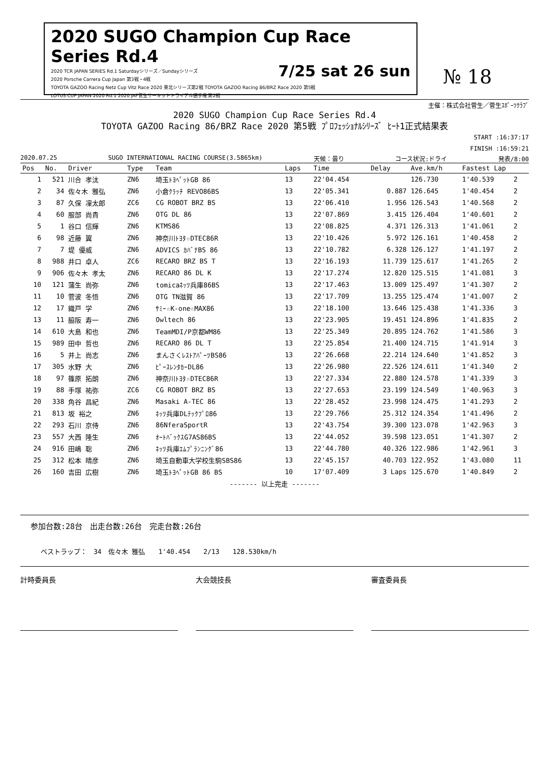2020 SUGO Champion Cup Race Series Rd.4
7/25 sat 26 sun
2020 TCR JAPAN SERIES Rd.1 Saturdayシリーズ／Sundayシリーズ
2020 Porsche Carrera Cup Japan 第3戦・4戦
TOYOTA GAZOO Racing Netz Cup Vitz Race 2020 東北シリーズ第2戦 TOYOTA GAZOO Racing 86/BRZ Race 2020 第5戦
LOTUS CUP JAPAN 2020 Rd.1 2020 JAF菅生サーキットトライアル選手権 第2戦
№ 18
主催：株式会社菅生／菅生ｽﾎﾟｰﾂｸﾗﾌﾞ
2020 SUGO Champion Cup Race Series Rd.4
TOYOTA GAZOO Racing 86/BRZ Race 2020 第5戦 ﾌﾟﾛﾌｪｯｼｮﾅﾙｼﾘｰｽﾞ ﾋｰﾄ1正式結果表
START :16:37:17
FINISH :16:59:21
2020.07.25 SUGO INTERNATIONAL RACING COURSE(3.5865km) 天候：曇り コース状況:ドライ 発表/8:00
| Pos | No. | Driver | Type | Team | Laps | Time | Delay | Ave.km/h | Fastest Lap | |
| --- | --- | --- | --- | --- | --- | --- | --- | --- | --- | --- |
| 1 | 521 | 川合 孝汰 | ZN6 | 埼玉ﾄﾖﾍﾟｯﾄGB 86 | 13 | 22'04.454 | | 126.730 | 1'40.539 | 2 |
| 2 | 34 | 佐々木 雅弘 | ZN6 | 小倉ｸﾗｯﾁ REVO86BS | 13 | 22'05.341 | 0.887 | 126.645 | 1'40.454 | 2 |
| 3 | 87 | 久保 凜太郎 | ZC6 | CG ROBOT BRZ BS | 13 | 22'06.410 | 1.956 | 126.543 | 1'40.568 | 2 |
| 4 | 60 | 服部 尚貴 | ZN6 | OTG DL 86 | 13 | 22'07.869 | 3.415 | 126.404 | 1'40.601 | 2 |
| 5 | 1 | 谷口 信輝 | ZN6 | KTMS86 | 13 | 22'08.825 | 4.371 | 126.313 | 1'41.061 | 2 |
| 6 | 98 | 近藤 翼 | ZN6 | 神奈川ﾄﾖﾀ☆DTEC86R | 13 | 22'10.426 | 5.972 | 126.161 | 1'40.458 | 2 |
| 7 | 7 | 堤 優威 | ZN6 | ADVICS ｶﾊﾞﾅBS 86 | 13 | 22'10.782 | 6.328 | 126.127 | 1'41.197 | 2 |
| 8 | 988 | 井口 卓人 | ZC6 | RECARO BRZ BS T | 13 | 22'16.193 | 11.739 | 125.617 | 1'41.265 | 2 |
| 9 | 906 | 佐々木 孝太 | ZN6 | RECARO 86 DL K | 13 | 22'17.274 | 12.820 | 125.515 | 1'41.081 | 3 |
| 10 | 121 | 蒲生 尚弥 | ZN6 | tomicaﾈｯﾂ兵庫86BS | 13 | 22'17.463 | 13.009 | 125.497 | 1'41.307 | 2 |
| 11 | 10 | 菅波 冬悟 | ZN6 | OTG TN滋賀 86 | 13 | 22'17.709 | 13.255 | 125.474 | 1'41.007 | 2 |
| 12 | 17 | 織戸 学 | ZN6 | ｻﾐｰ☆K-one☆MAX86 | 13 | 22'18.100 | 13.646 | 125.438 | 1'41.336 | 3 |
| 13 | 11 | 脇阪 寿一 | ZN6 | Owltech 86 | 13 | 22'23.905 | 19.451 | 124.896 | 1'41.835 | 2 |
| 14 | 610 | 大島 和也 | ZN6 | TeamMDI/P京都WM86 | 13 | 22'25.349 | 20.895 | 124.762 | 1'41.586 | 3 |
| 15 | 989 | 田中 哲也 | ZN6 | RECARO 86 DL T | 13 | 22'25.854 | 21.400 | 124.715 | 1'41.914 | 3 |
| 16 | 5 | 井上 尚志 | ZN6 | まんさくﾚｽﾄｱﾊﾟｰﾂBS86 | 13 | 22'26.668 | 22.214 | 124.640 | 1'41.852 | 3 |
| 17 | 305 | 水野 大 | ZN6 | ﾋﾟｰｽﾚﾝﾀｶｰDL86 | 13 | 22'26.980 | 22.526 | 124.611 | 1'41.340 | 2 |
| 18 | 97 | 篠原 拓朗 | ZN6 | 神奈川ﾄﾖﾀ☆DTEC86R | 13 | 22'27.334 | 22.880 | 124.578 | 1'41.339 | 3 |
| 19 | 88 | 手塚 祐弥 | ZC6 | CG ROBOT BRZ BS | 13 | 22'27.653 | 23.199 | 124.549 | 1'40.963 | 3 |
| 20 | 338 | 角谷 昌紀 | ZN6 | Masaki A-TEC 86 | 13 | 22'28.452 | 23.998 | 124.475 | 1'41.293 | 2 |
| 21 | 813 | 坂 裕之 | ZN6 | ﾈｯﾂ兵庫DLﾃｯｸﾌﾟﾛ86 | 13 | 22'29.766 | 25.312 | 124.354 | 1'41.496 | 2 |
| 22 | 293 | 石川 京侍 | ZN6 | 86NferaSportR | 13 | 22'43.754 | 39.300 | 123.078 | 1'42.963 | 3 |
| 23 | 557 | 大西 隆生 | ZN6 | ｵｰﾄﾊﾞｯｸｽG7AS86BS | 13 | 22'44.052 | 39.598 | 123.051 | 1'41.307 | 2 |
| 24 | 916 | 田嶋 聡 | ZN6 | ﾈｯﾂ兵庫ｴﾑﾌﾟﾗﾝﾆﾝｸﾞ86 | 13 | 22'44.780 | 40.326 | 122.986 | 1'42.961 | 3 |
| 25 | 312 | 松本 晴彦 | ZN6 | 埼玉自動車大学校生駒SBS86 | 13 | 22'45.157 | 40.703 | 122.952 | 1'43.080 | 11 |
| 26 | 160 | 吉田 広樹 | ZN6 | 埼玉ﾄﾖﾍﾟｯﾄGB 86 BS | 10 | 17'07.409 | 3 Laps | 125.670 | 1'40.849 | 2 |
| ------- 以上完走 ------- | | | | | | | | | | |
参加台数:28台　出走台数:26台　完走台数:26台
ベストラップ：　34　佐々木 雅弘　　1'40.454　　2/13　　128.530km/h
計時委員長 大会競技長 審査委員長